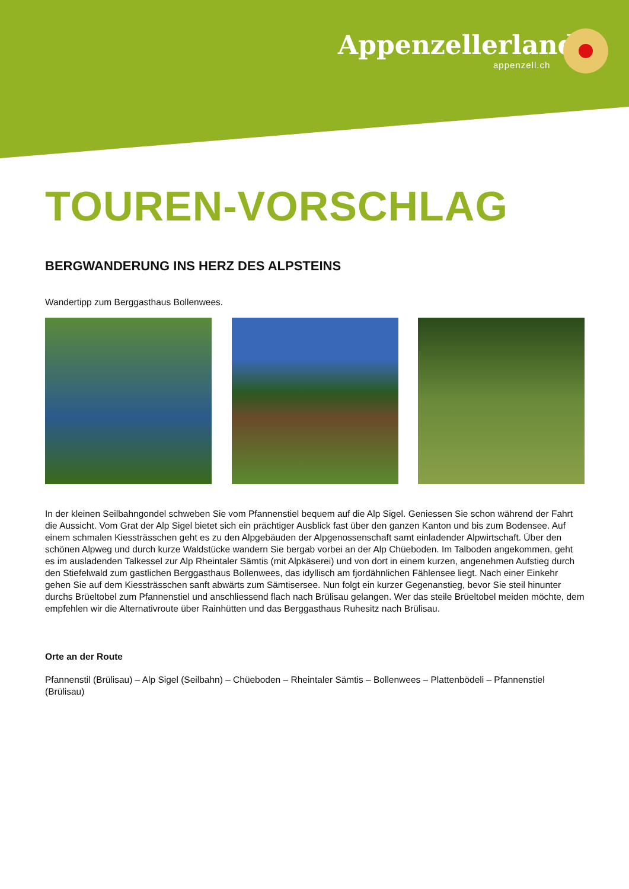Appenzellerland.
appenzell.ch
TOUREN-VORSCHLAG
BERGWANDERUNG INS HERZ DES ALPSTEINS
Wandertipp zum Berggasthaus Bollenwees.
In der kleinen Seilbahngondel schweben Sie vom Pfannenstiel bequem auf die Alp Sigel. Geniessen Sie schon während der Fahrt die Aussicht. Vom Grat der Alp Sigel bietet sich ein prächtiger Ausblick fast über den ganzen Kanton und bis zum Bodensee. Auf einem schmalen Kiessträsschen geht es zu den Alpgebäuden der Alpgenossenschaft samt einladender Alpwirtschaft. Über den schönen Alpweg und durch kurze Waldstücke wandern Sie bergab vorbei an der Alp Chüeboden. Im Talboden angekommen, geht es im ausladenden Talkessel zur Alp Rheintaler Sämtis (mit Alpkäserei) und von dort in einem kurzen, angenehmen Aufstieg durch den Stiefelwald zum gastlichen Berggasthaus Bollenwees, das idyllisch am fjordähnlichen Fählensee liegt. Nach einer Einkehr gehen Sie auf dem Kiessträsschen sanft abwärts zum Sämtisersee. Nun folgt ein kurzer Gegenanstieg, bevor Sie steil hinunter durchs Brüeltobel zum Pfannenstiel und anschliessend flach nach Brülisau gelangen. Wer das steile Brüeltobel meiden möchte, dem empfehlen wir die Alternativroute über Rainhütten und das Berggasthaus Ruhesitz nach Brülisau.
Orte an der Route
Pfannenstil (Brülisau) – Alp Sigel (Seilbahn) – Chüeboden – Rheintaler Sämtis – Bollenwees – Plattenbödeli – Pfannenstiel (Brülisau)